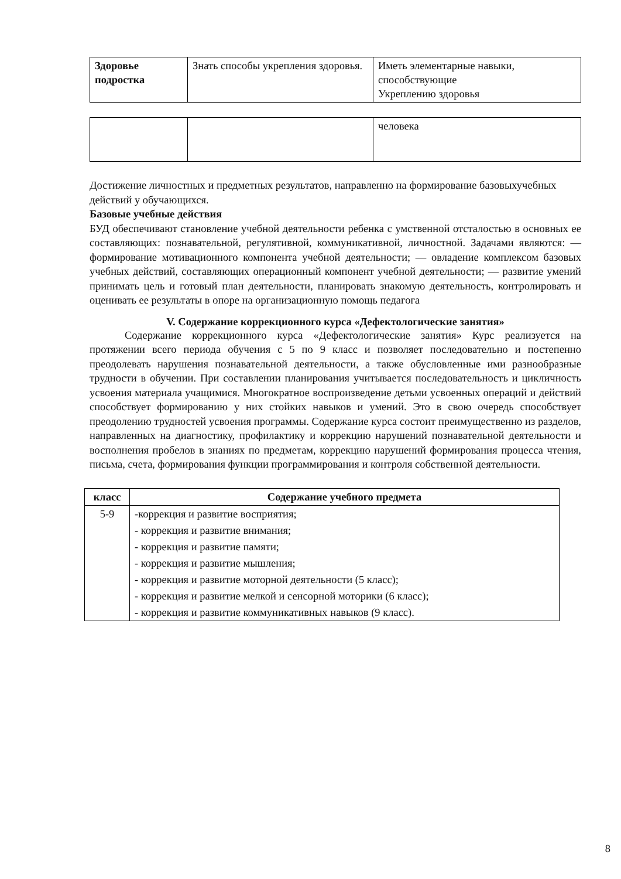| Здоровье подростка | Знать способы укрепления здоровья. | Иметь элементарные навыки, способствующие Укреплению здоровья |
| | | человека |
Достижение личностных и предметных результатов, направленно на формирование базовыхучебных действий у обучающихся.
Базовые учебные действия
БУД обеспечивают становление учебной деятельности ребенка с умственной отсталостью в основных ее составляющих: познавательной, регулятивной, коммуникативной, личностной. Задачами являются: — формирование мотивационного компонента учебной деятельности; — овладение комплексом базовых учебных действий, составляющих операционный компонент учебной деятельности; — развитие умений принимать цель и готовый план деятельности, планировать знакомую деятельность, контролировать и оценивать ее результаты в опоре на организационную помощь педагога
V. Содержание коррекционного курса «Дефектологические занятия»
Содержание коррекционного курса «Дефектологические занятия» Курс реализуется на протяжении всего периода обучения с 5 по 9 класс и позволяет последовательно и постепенно преодолевать нарушения познавательной деятельности, а также обусловленные ими разнообразные трудности в обучении. При составлении планирования учитывается последовательность и цикличность усвоения материала учащимися. Многократное воспроизведение детьми усвоенных операций и действий способствует формированию у них стойких навыков и умений. Это в свою очередь способствует преодолению трудностей усвоения программы. Содержание курса состоит преимущественно из разделов, направленных на диагностику, профилактику и коррекцию нарушений познавательной деятельности и восполнения пробелов в знаниях по предметам, коррекцию нарушений формирования процесса чтения, письма, счета, формирования функции программирования и контроля собственной деятельности.
| класс | Содержание учебного предмета |
| --- | --- |
| 5-9 | -коррекция и развитие восприятия; - коррекция и развитие внимания; - коррекция и развитие памяти; - коррекция и развитие мышления; - коррекция и развитие моторной деятельности (5 класс); - коррекция и развитие мелкой и сенсорной моторики (6 класс); - коррекция и развитие коммуникативных навыков (9 класс). |
8